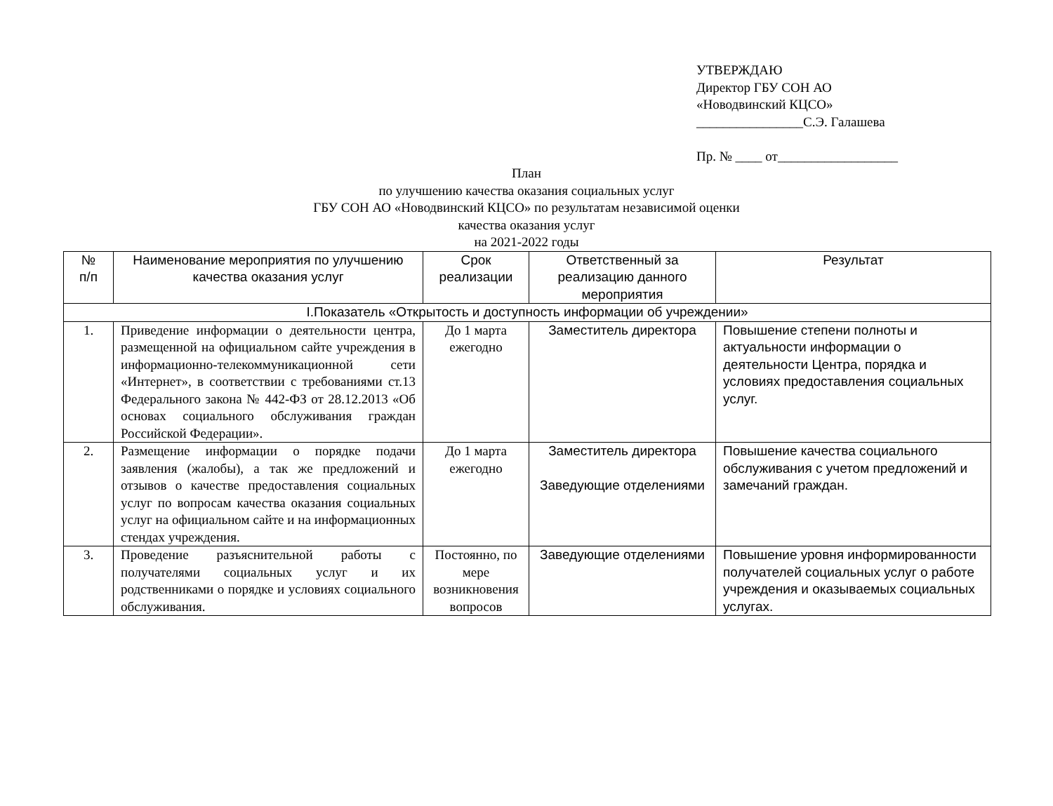УТВЕРЖДАЮ
Директор ГБУ СОН АО
«Новодвинский КЦСО»
________________С.Э. Галашева
Пр. № ____ от__________________
План
по улучшению качества оказания социальных услуг
ГБУ СОН АО «Новодвинский КЦСО» по результатам независимой оценки
качества оказания услуг
на 2021-2022 годы
| № п/п | Наименование мероприятия по улучшению качества оказания услуг | Срок реализации | Ответственный за реализацию данного мероприятия | Результат |
| --- | --- | --- | --- | --- |
| I.Показатель «Открытость и доступность информации об учреждении» | | | | |
| 1. | Приведение информации о деятельности центра, размещенной на официальном сайте учреждения в информационно-телекоммуникационной сети «Интернет», в соответствии с требованиями ст.13 Федерального закона № 442-ФЗ от 28.12.2013 «Об основах социального обслуживания граждан Российской Федерации». | До 1 марта ежегодно | Заместитель директора | Повышение степени полноты и актуальности информации о деятельности Центра, порядка и условиях предоставления социальных услуг. |
| 2. | Размещение информации о порядке подачи заявления (жалобы), а так же предложений и отзывов о качестве предоставления социальных услуг по вопросам качества оказания социальных услуг на официальном сайте и на информационных стендах учреждения. | До 1 марта ежегодно | Заместитель директора Заведующие отделениями | Повышение качества социального обслуживания с учетом предложений и замечаний граждан. |
| 3. | Проведение разъяснительной работы с получателями социальных услуг и их родственниками о порядке и условиях социального обслуживания. | Постоянно, по мере возникновения вопросов | Заведующие отделениями | Повышение уровня информированности получателей социальных услуг о работе учреждения и оказываемых социальных услугах. |